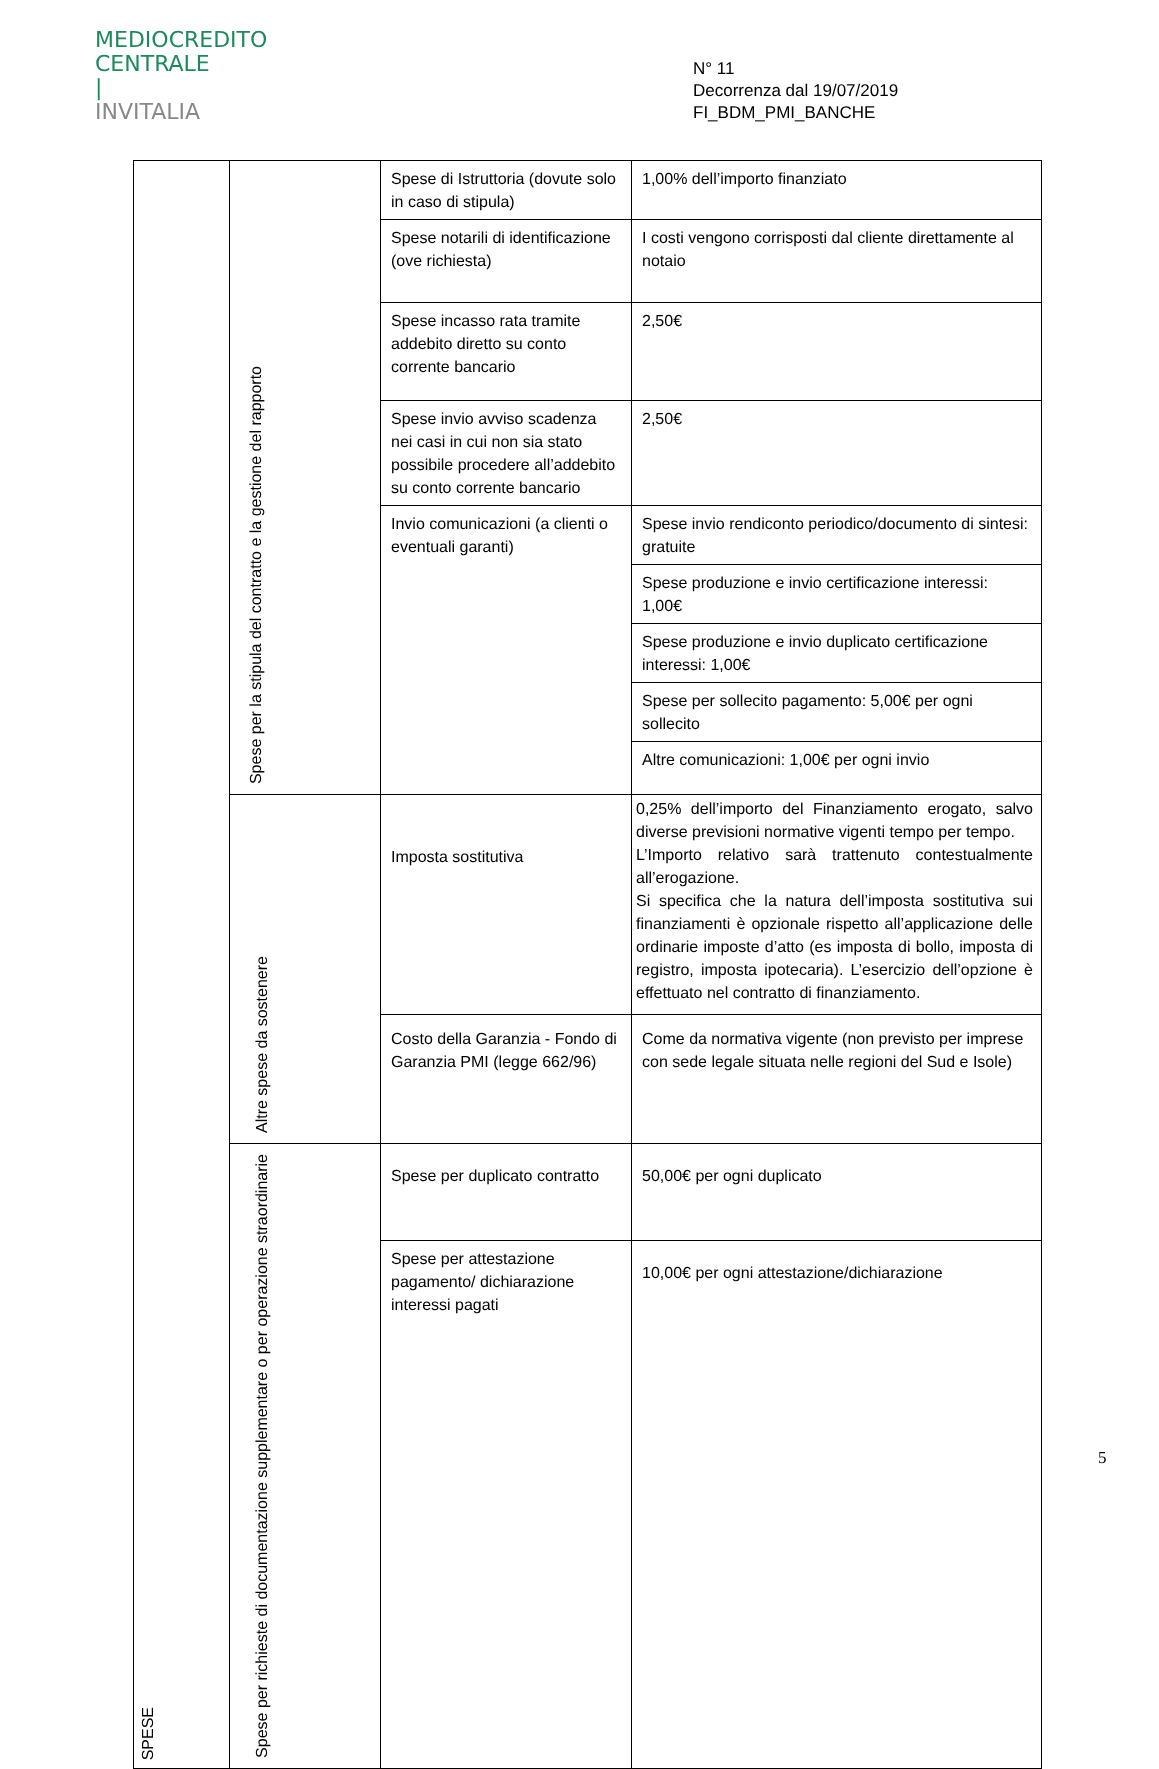MEDIOCREDITO
CENTRALE
|
INVITALIA
N° 11
Decorrenza dal 19/07/2019
FI_BDM_PMI_BANCHE
| SPESE | Spese per la stipula del contratto e la gestione del rapporto | Spese di Istruttoria (dovute solo in caso di stipula) | 1,00% dell’importo finanziato |
| | | Spese notarili di identificazione (ove richiesta) | I costi vengono corrisposti dal cliente direttamente al notaio |
| | | Spese incasso rata tramite addebito diretto su conto corrente bancario | 2,50€ |
| | | Spese invio avviso scadenza nei casi in cui non sia stato possibile procedere all’addebito su conto corrente bancario | 2,50€ |
| | | Invio comunicazioni (a clienti o eventuali garanti) | Spese invio rendiconto periodico/documento di sintesi: gratuite |
| | | | Spese produzione e invio certificazione interessi: 1,00€ |
| | | | Spese produzione e invio duplicato certificazione interessi: 1,00€ |
| | | | Spese per sollecito pagamento: 5,00€ per ogni sollecito |
| | | | Altre comunicazioni: 1,00€ per ogni invio |
| | Altre spese da sostenere | Imposta sostitutiva | 0,25% dell’importo del Finanziamento erogato, salvo diverse previsioni normative vigenti tempo per tempo. L’Importo relativo sarà trattenuto contestualmente all’erogazione. Si specifica che la natura dell’imposta sostitutiva sui finanziamenti è opzionale rispetto all’applicazione delle ordinarie imposte d’atto (es imposta di bollo, imposta di registro, imposta ipotecaria). L’esercizio dell’opzione è effettuato nel contratto di finanziamento. |
| | | Costo della Garanzia - Fondo di Garanzia PMI (legge 662/96) | Come da normativa vigente (non previsto per imprese con sede legale situata nelle regioni del Sud e Isole) |
| | Spese per richieste di documentazione supplementare o per operazione straordinarie | Spese per duplicato contratto | 50,00€ per ogni duplicato |
| | | Spese per attestazione pagamento/ dichiarazione interessi pagati | 10,00€ per ogni attestazione/dichiarazione |
5